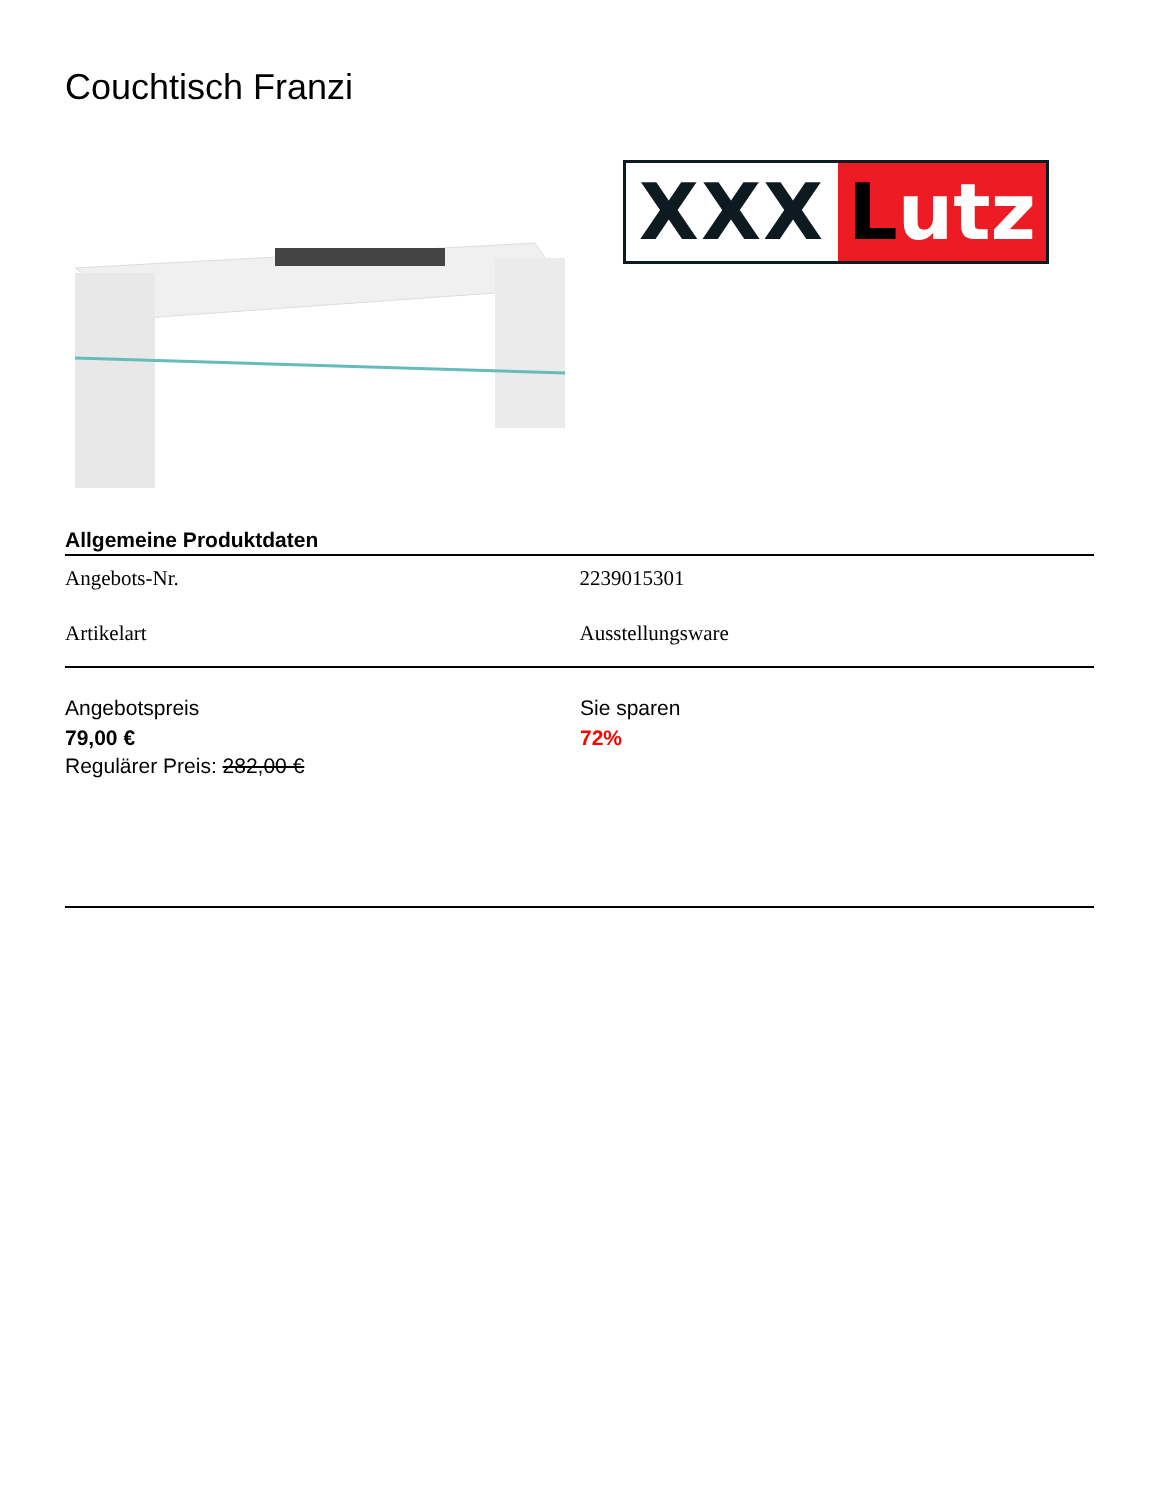Couchtisch Franzi
XXX Lutz
Allgemeine Produktdaten
| Angebots-Nr. | 2239015301 |
| Artikelart | Ausstellungsware |
Angebotspreis
79,00 €
Regulärer Preis: 282,00 €
Sie sparen
72%